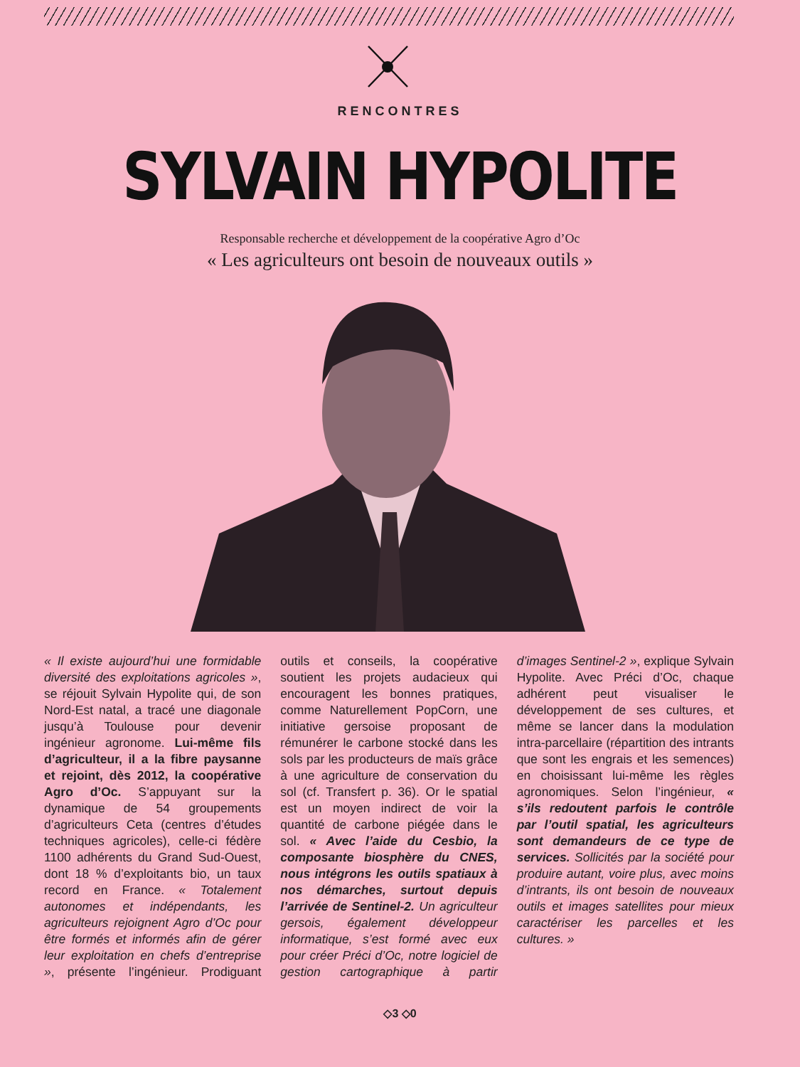RENCONTRES
SYLVAIN HYPOLITE
Responsable recherche et développement de la coopérative Agro d’Oc
« Les agriculteurs ont besoin de nouveaux outils »
« Il existe aujourd’hui une formidable diversité des exploitations agricoles », se réjouit Sylvain Hypolite qui, de son Nord-Est natal, a tracé une diagonale jusqu’à Toulouse pour devenir ingénieur agronome. Lui-même fils d’agriculteur, il a la fibre paysanne et rejoint, dès 2012, la coopérative Agro d’Oc. S’appuyant sur la dynamique de 54 groupements d’agriculteurs Ceta (centres d’études techniques agricoles), celle-ci fédère 1100 adhérents du Grand Sud-Ouest, dont 18 % d’exploitants bio, un taux record en France. « Totalement autonomes et indépendants, les agriculteurs rejoignent Agro d’Oc pour être formés et informés afin de gérer leur exploitation en chefs d’entreprise », présente l’ingénieur. Prodiguant outils et conseils, la coopérative soutient les projets audacieux qui encouragent les bonnes pratiques, comme Naturellement PopCorn, une initiative gersoise proposant de rémunérer le carbone stocké dans les sols par les producteurs de maïs grâce à une agriculture de conservation du sol (cf. Transfert p. 36). Or le spatial est un moyen indirect de voir la quantité de carbone piégée dans le sol. « Avec l’aide du Cesbio, la composante biosphère du CNES, nous intégrons les outils spatiaux à nos démarches, surtout depuis l’arrivée de Sentinel-2. Un agriculteur gersois, également développeur informatique, s’est formé avec eux pour créer Préci d’Oc, notre logiciel de gestion cartographique à partir d’images Sentinel-2 », explique Sylvain Hypolite. Avec Préci d’Oc, chaque adhérent peut visualiser le développement de ses cultures, et même se lancer dans la modulation intra-parcellaire (répartition des intrants que sont les engrais et les semences) en choisissant lui-même les règles agronomiques. Selon l’ingénieur, « s’ils redoutent parfois le contrôle par l’outil spatial, les agriculteurs sont demandeurs de ce type de services. Sollicités par la société pour produire autant, voire plus, avec moins d’intrants, ils ont besoin de nouveaux outils et images satellites pour mieux caractériser les parcelles et les cultures. »
◇3 ◇0